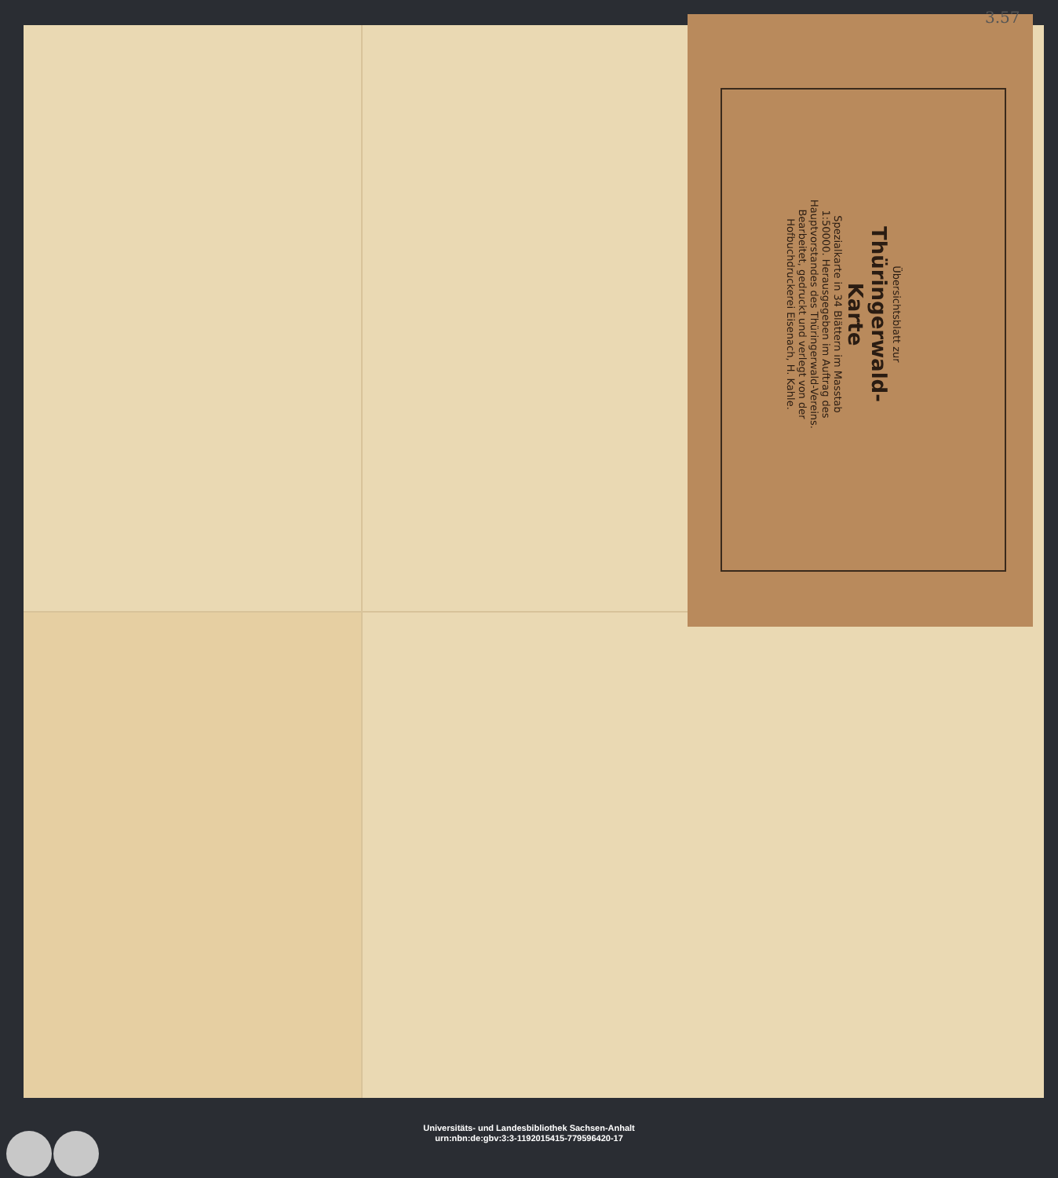3.57
Übersichtsblatt zur
Thüringerwald-Karte
Spezialkarte in 34 Blättern im Masstab 1:50000. Herausgegeben im Auftrag des Hauptvorstandes des Thüringerwald-Vereins. Bearbeitet, gedruckt und verlegt von der Hofbuchdruckerei Eisenach, H. Kahle.
Universitäts- und Landesbibliothek Sachsen-Anhalt
urn:nbn:de:gbv:3:3-1192015415-779596420-17